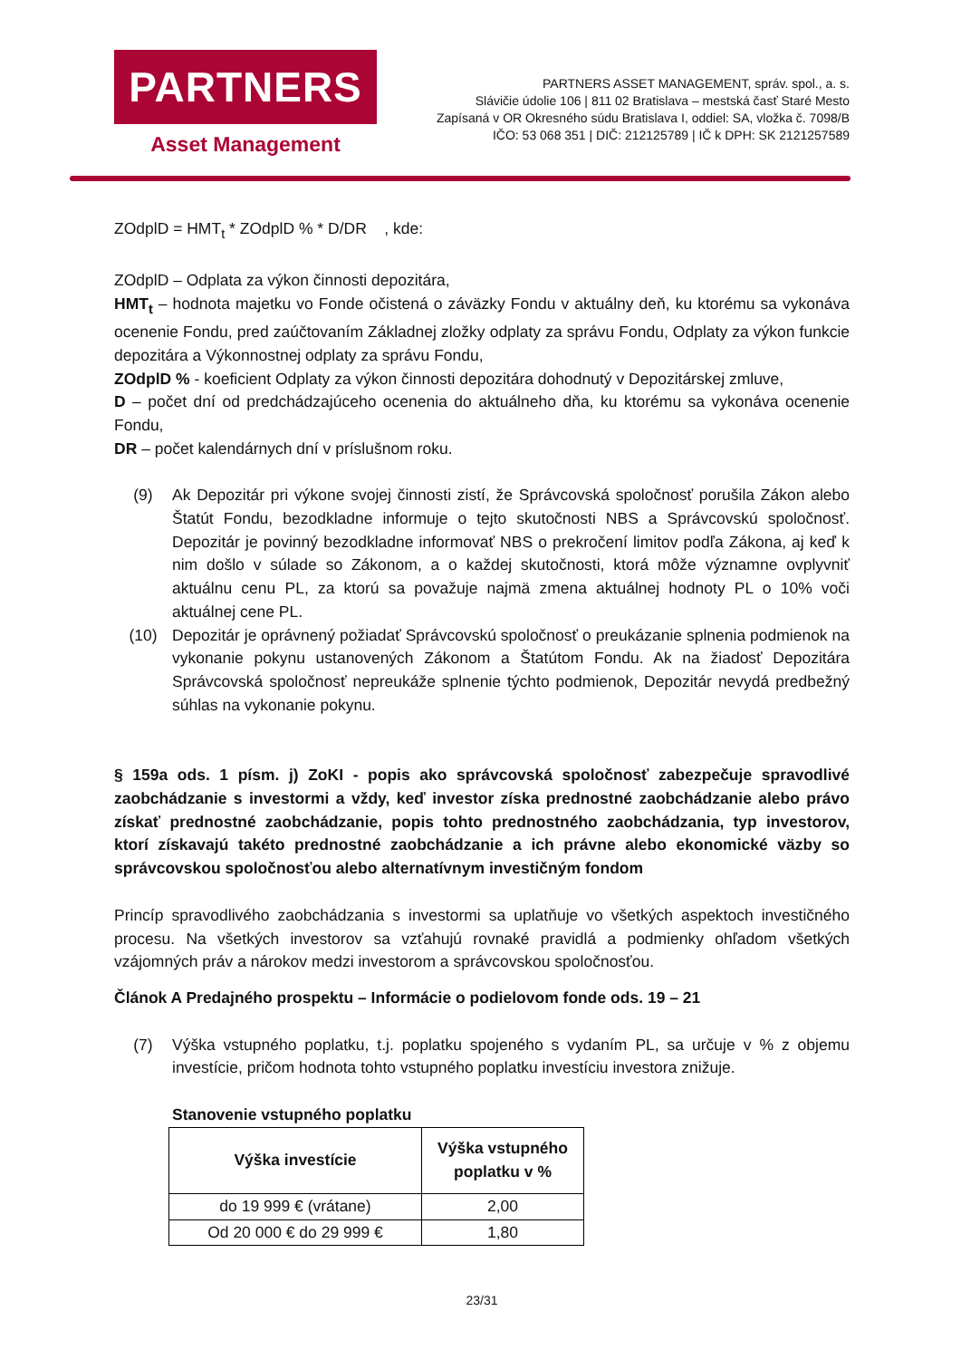PARTNERS
Asset Management
PARTNERS ASSET MANAGEMENT, správ. spol., a. s.
Slávičie údolie 106 | 811 02 Bratislava – mestská časť Staré Mesto
Zapísaná v OR Okresného súdu Bratislava I, oddiel: SA, vložka č. 7098/B
IČO: 53 068 351 | DIČ: 212125789 | IČ k DPH: SK 2121257589
ZOdplD = HMT<sub>t</sub> * ZOdplD % * D/DR , kde:
ZOdplD – Odplata za výkon činnosti depozitára,
HMT<sub>t</sub> – hodnota majetku vo Fonde očistená o záväzky Fondu v aktuálny deň, ku ktorému sa vykonáva ocenenie Fondu, pred zaúčtovaním Základnej zložky odplaty za správu Fondu, Odplaty za výkon funkcie depozitára a Výkonnostnej odplaty za správu Fondu,
ZOdplD % - koeficient Odplaty za výkon činnosti depozitára dohodnutý v Depozitárskej zmluve,
D – počet dní od predchádzajúceho ocenenia do aktuálneho dňa, ku ktorému sa vykonáva ocenenie Fondu,
DR – počet kalendárnych dní v príslušnom roku.
(9) Ak Depozitár pri výkone svojej činnosti zistí, že Správcovská spoločnosť porušila Zákon alebo Štatút Fondu, bezodkladne informuje o tejto skutočnosti NBS a Správcovskú spoločnosť. Depozitár je povinný bezodkladne informovať NBS o prekročení limitov podľa Zákona, aj keď k nim došlo v súlade so Zákonom, a o každej skutočnosti, ktorá môže významne ovplyvniť aktuálnu cenu PL, za ktorú sa považuje najmä zmena aktuálnej hodnoty PL o 10% voči aktuálnej cene PL.
(10) Depozitár je oprávnený požiadať Správcovskú spoločnosť o preukázanie splnenia podmienok na vykonanie pokynu ustanovených Zákonom a Štatútom Fondu. Ak na žiadosť Depozitára Správcovská spoločnosť nepreukáže splnenie týchto podmienok, Depozitár nevydá predbežný súhlas na vykonanie pokynu.
§ 159a ods. 1 písm. j) ZoKI - popis ako správcovská spoločnosť zabezpečuje spravodlivé zaobchádzanie s investormi a vždy, keď investor získa prednostné zaobchádzanie alebo právo získať prednostné zaobchádzanie, popis tohto prednostného zaobchádzania, typ investorov, ktorí získavajú takéto prednostné zaobchádzanie a ich právne alebo ekonomické väzby so správcovskou spoločnosťou alebo alternatívnym investičným fondom
Princíp spravodlivého zaobchádzania s investormi sa uplatňuje vo všetkých aspektoch investičného procesu. Na všetkých investorov sa vzťahujú rovnaké pravidlá a podmienky ohľadom všetkých vzájomných práv a nárokov medzi investorom a správcovskou spoločnosťou.
Článok A Predajného prospektu – Informácie o podielovom fonde ods. 19 – 21
(7) Výška vstupného poplatku, t.j. poplatku spojeného s vydaním PL, sa určuje v % z objemu investície, pričom hodnota tohto vstupného poplatku investíciu investora znižuje.
Stanovenie vstupného poplatku
| Výška investície | Výška vstupného poplatku v % |
| --- | --- |
| do 19 999 € (vrátane) | 2,00 |
| Od 20 000 € do 29 999 € | 1,80 |
23/31